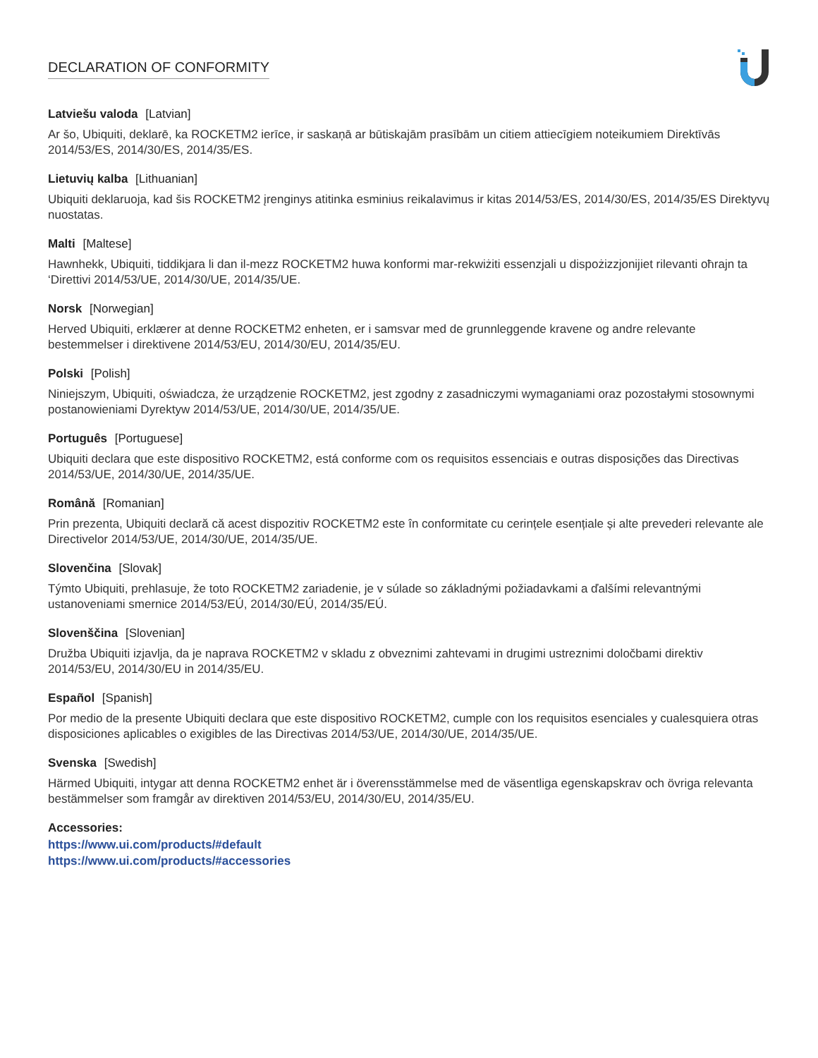DECLARATION OF CONFORMITY
Latviešu valoda [Latvian]
Ar šo, Ubiquiti, deklarē, ka ROCKETM2 ierīce, ir saskaņā ar būtiskajām prasībām un citiem attiecīgiem noteikumiem Direktīvās 2014/53/ES, 2014/30/ES, 2014/35/ES.
Lietuvių kalba [Lithuanian]
Ubiquiti deklaruoja, kad šis ROCKETM2 įrenginys atitinka esminius reikalavimus ir kitas 2014/53/ES, 2014/30/ES, 2014/35/ES Direktyvų nuostatas.
Malti [Maltese]
Hawnhekk, Ubiquiti, tiddikjara li dan il-mezz ROCKETM2 huwa konformi mar-rekwiżiti essenzjali u dispożizzjonijiet rilevanti oħrajn ta ‘Direttivi 2014/53/UE, 2014/30/UE, 2014/35/UE.
Norsk [Norwegian]
Herved Ubiquiti, erklærer at denne ROCKETM2 enheten, er i samsvar med de grunnleggende kravene og andre relevante bestemmelser i direktivene 2014/53/EU, 2014/30/EU, 2014/35/EU.
Polski [Polish]
Niniejszym, Ubiquiti, oświadcza, że urządzenie ROCKETM2, jest zgodny z zasadniczymi wymaganiami oraz pozostałymi stosownymi postanowieniami Dyrektyw 2014/53/UE, 2014/30/UE, 2014/35/UE.
Português [Portuguese]
Ubiquiti declara que este dispositivo ROCKETM2, está conforme com os requisitos essenciais e outras disposições das Directivas 2014/53/UE, 2014/30/UE, 2014/35/UE.
Română [Romanian]
Prin prezenta, Ubiquiti declară că acest dispozitiv ROCKETM2 este în conformitate cu cerințele esențiale și alte prevederi relevante ale Directivelor 2014/53/UE, 2014/30/UE, 2014/35/UE.
Slovenčina [Slovak]
Týmto Ubiquiti, prehlasuje, že toto ROCKETM2 zariadenie, je v súlade so základnými požiadavkami a ďalšími relevantnými ustanoveniami smernice 2014/53/EÚ, 2014/30/EÚ, 2014/35/EÚ.
Slovenščina [Slovenian]
Družba Ubiquiti izjavlja, da je naprava ROCKETM2 v skladu z obveznimi zahtevami in drugimi ustreznimi določbami direktiv 2014/53/EU, 2014/30/EU in 2014/35/EU.
Español [Spanish]
Por medio de la presente Ubiquiti declara que este dispositivo ROCKETM2, cumple con los requisitos esenciales y cualesquiera otras disposiciones aplicables o exigibles de las Directivas 2014/53/UE, 2014/30/UE, 2014/35/UE.
Svenska [Swedish]
Härmed Ubiquiti, intygar att denna ROCKETM2 enhet är i överensstämmelse med de väsentliga egenskapskrav och övriga relevanta bestämmelser som framgår av direktiven 2014/53/EU, 2014/30/EU, 2014/35/EU.
Accessories:
https://www.ui.com/products/#default
https://www.ui.com/products/#accessories